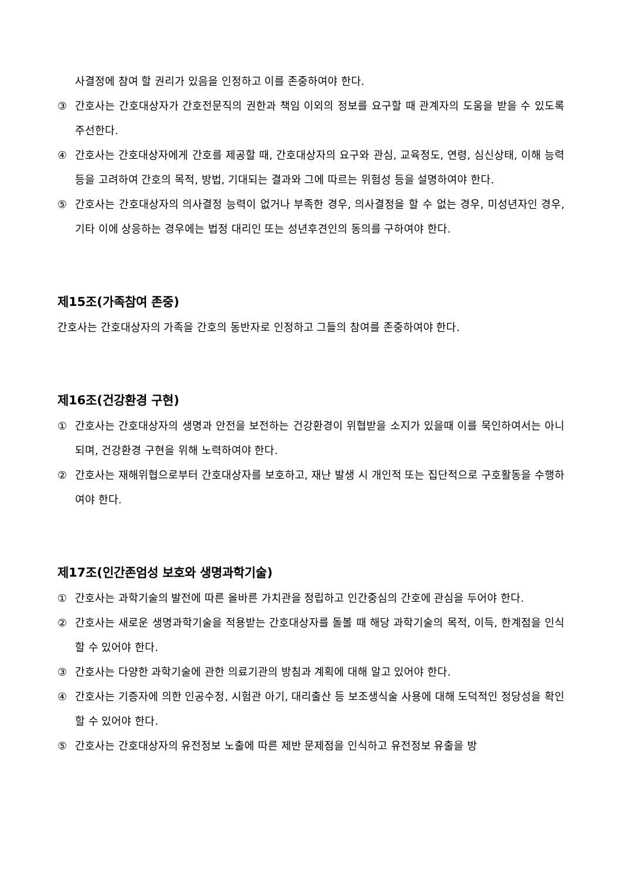사결정에 참여 할 권리가 있음을 인정하고 이를 존중하여야 한다.
③ 간호사는 간호대상자가 간호전문직의 권한과 책임 이외의 정보를 요구할 때 관계자의 도움을 받을 수 있도록 주선한다.
④ 간호사는 간호대상자에게 간호를 제공할 때, 간호대상자의 요구와 관심, 교육정도, 연령, 심신상태, 이해 능력 등을 고려하여 간호의 목적, 방법, 기대되는 결과와 그에 따르는 위험성 등을 설명하여야 한다.
⑤ 간호사는 간호대상자의 의사결정 능력이 없거나 부족한 경우, 의사결정을 할 수 없는 경우, 미성년자인 경우, 기타 이에 상응하는 경우에는 법정 대리인 또는 성년후견인의 동의를 구하여야 한다.
제15조(가족참여 존중)
간호사는 간호대상자의 가족을 간호의 동반자로 인정하고 그들의 참여를 존중하여야 한다.
제16조(건강환경 구현)
① 간호사는 간호대상자의 생명과 안전을 보전하는 건강환경이 위협받을 소지가 있을때 이를 묵인하여서는 아니 되며, 건강환경 구현을 위해 노력하여야 한다.
② 간호사는 재해위협으로부터 간호대상자를 보호하고, 재난 발생 시 개인적 또는 집단적으로 구호활동을 수행하여야 한다.
제17조(인간존엄성 보호와 생명과학기술)
① 간호사는 과학기술의 발전에 따른 올바른 가치관을 정립하고 인간중심의 간호에 관심을 두어야 한다.
② 간호사는 새로운 생명과학기술을 적용받는 간호대상자를 돌볼 때 해당 과학기술의 목적, 이득, 한계점을 인식할 수 있어야 한다.
③ 간호사는 다양한 과학기술에 관한 의료기관의 방침과 계획에 대해 알고 있어야 한다.
④ 간호사는 기증자에 의한 인공수정, 시험관 아기, 대리출산 등 보조생식술 사용에 대해 도덕적인 정당성을 확인할 수 있어야 한다.
⑤ 간호사는 간호대상자의 유전정보 노출에 따른 제반 문제점을 인식하고 유전정보 유출을 방